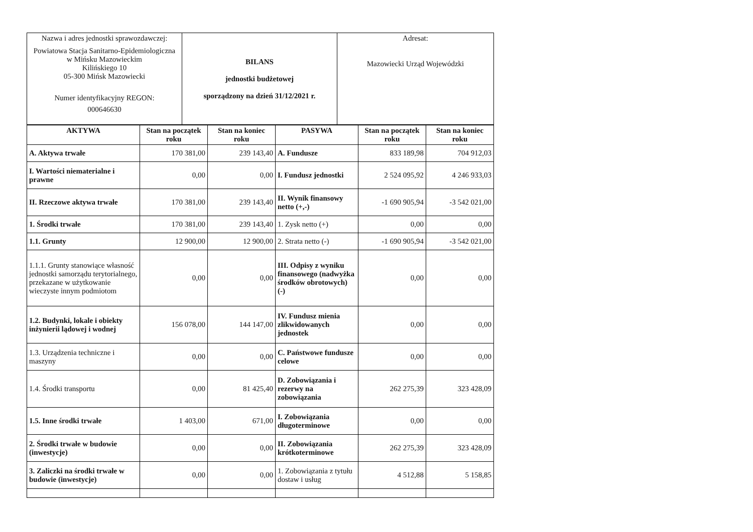| Nazwa i adres jednostki sprawozdawczej: Powiatowa Stacja Sanitarno-Epidemiologiczna w Mińsku Mazowieckim Kilińskiego 10 05-300 Mińsk Mazowiecki Numer identyfikacyjny REGON: 000646630 | BILANS jednostki budżetowej sporządzony na dzień 31/12/2021 r. | Adresat: Mazowiecki Urząd Wojewódzki |
| AKTYWA | Stan na początek roku | Stan na koniec roku | PASYWA | Stan na początek roku | Stan na koniec roku |
| --- | --- | --- | --- | --- | --- |
| A. Aktywa trwałe | 170 381,00 | 239 143,40 | A. Fundusze | 833 189,98 | 704 912,03 |
| I. Wartości niematerialne i prawne | 0,00 | 0,00 | I. Fundusz jednostki | 2 524 095,92 | 4 246 933,03 |
| II. Rzeczowe aktywa trwałe | 170 381,00 | 239 143,40 | II. Wynik finansowy netto (+,-) | -1 690 905,94 | -3 542 021,00 |
| 1. Środki trwałe | 170 381,00 | 239 143,40 | 1. Zysk netto (+) | 0,00 | 0,00 |
| 1.1. Grunty | 12 900,00 | 12 900,00 | 2. Strata netto (-) | -1 690 905,94 | -3 542 021,00 |
| 1.1.1. Grunty stanowiące własność jednostki samorządu terytorialnego, przekazane w użytkowanie wieczyste innym podmiotom | 0,00 | 0,00 | III. Odpisy z wyniku finansowego (nadwyżka środków obrotowych) (-) | 0,00 | 0,00 |
| 1.2. Budynki, lokale i obiekty inżynierii lądowej i wodnej | 156 078,00 | 144 147,00 | IV. Fundusz mienia zlikwidowanych jednostek | 0,00 | 0,00 |
| 1.3. Urządzenia techniczne i maszyny | 0,00 | 0,00 | C. Państwowe fundusze celowe | 0,00 | 0,00 |
| 1.4. Środki transportu | 0,00 | 81 425,40 | D. Zobowiązania i rezerwy na zobowiązania | 262 275,39 | 323 428,09 |
| 1.5. Inne środki trwałe | 1 403,00 | 671,00 | I. Zobowiązania długoterminowe | 0,00 | 0,00 |
| 2. Środki trwałe w budowie (inwestycje) | 0,00 | 0,00 | II. Zobowiązania krótkoterminowe | 262 275,39 | 323 428,09 |
| 3. Zaliczki na środki trwałe w budowie (inwestycje) | 0,00 | 0,00 | 1. Zobowiązania z tytułu dostaw i usług | 4 512,88 | 5 158,85 |